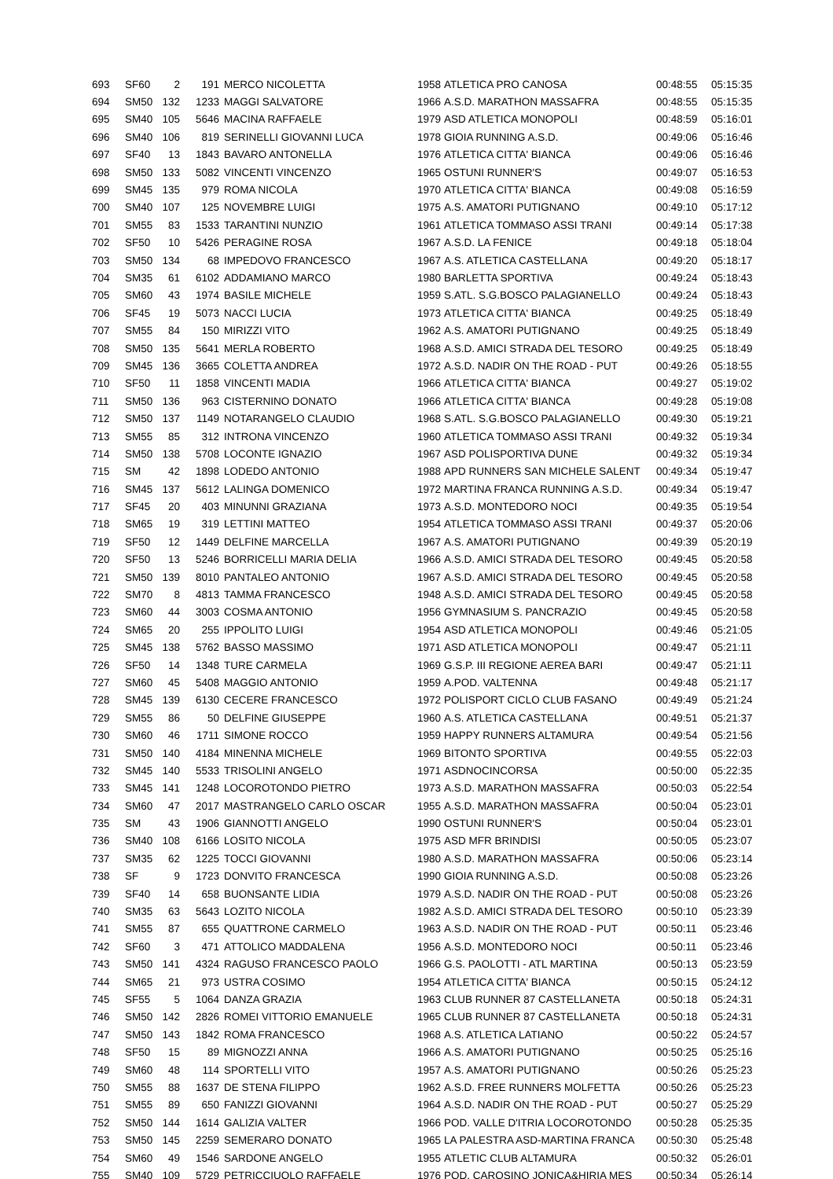| 693 | SF60 | 2 | 191 | MERCO NICOLETTA | 1958 | ATLETICA PRO CANOSA | 00:48:55 | 05:15:35 |
| 694 | SM50 | 132 | 1233 | MAGGI SALVATORE | 1966 | A.S.D. MARATHON MASSAFRA | 00:48:55 | 05:15:35 |
| 695 | SM40 | 105 | 5646 | MACINA RAFFAELE | 1979 | ASD ATLETICA MONOPOLI | 00:48:59 | 05:16:01 |
| 696 | SM40 | 106 | 819 | SERINELLI GIOVANNI LUCA | 1978 | GIOIA RUNNING A.S.D. | 00:49:06 | 05:16:46 |
| 697 | SF40 | 13 | 1843 | BAVARO ANTONELLA | 1976 | ATLETICA CITTA' BIANCA | 00:49:06 | 05:16:46 |
| 698 | SM50 | 133 | 5082 | VINCENTI VINCENZO | 1965 | OSTUNI RUNNER'S | 00:49:07 | 05:16:53 |
| 699 | SM45 | 135 | 979 | ROMA NICOLA | 1970 | ATLETICA CITTA' BIANCA | 00:49:08 | 05:16:59 |
| 700 | SM40 | 107 | 125 | NOVEMBRE LUIGI | 1975 | A.S. AMATORI PUTIGNANO | 00:49:10 | 05:17:12 |
| 701 | SM55 | 83 | 1533 | TARANTINI NUNZIO | 1961 | ATLETICA TOMMASO ASSI TRANI | 00:49:14 | 05:17:38 |
| 702 | SF50 | 10 | 5426 | PERAGINE ROSA | 1967 | A.S.D. LA FENICE | 00:49:18 | 05:18:04 |
| 703 | SM50 | 134 | 68 | IMPEDOVO FRANCESCO | 1967 | A.S. ATLETICA CASTELLANA | 00:49:20 | 05:18:17 |
| 704 | SM35 | 61 | 6102 | ADDAMIANO MARCO | 1980 | BARLETTA SPORTIVA | 00:49:24 | 05:18:43 |
| 705 | SM60 | 43 | 1974 | BASILE MICHELE | 1959 | S.ATL. S.G.BOSCO PALAGIANELLO | 00:49:24 | 05:18:43 |
| 706 | SF45 | 19 | 5073 | NACCI LUCIA | 1973 | ATLETICA CITTA' BIANCA | 00:49:25 | 05:18:49 |
| 707 | SM55 | 84 | 150 | MIRIZZI VITO | 1962 | A.S. AMATORI PUTIGNANO | 00:49:25 | 05:18:49 |
| 708 | SM50 | 135 | 5641 | MERLA ROBERTO | 1968 | A.S.D. AMICI STRADA DEL TESORO | 00:49:25 | 05:18:49 |
| 709 | SM45 | 136 | 3665 | COLETTA ANDREA | 1972 | A.S.D. NADIR ON THE ROAD - PUT | 00:49:26 | 05:18:55 |
| 710 | SF50 | 11 | 1858 | VINCENTI MADIA | 1966 | ATLETICA CITTA' BIANCA | 00:49:27 | 05:19:02 |
| 711 | SM50 | 136 | 963 | CISTERNINO DONATO | 1966 | ATLETICA CITTA' BIANCA | 00:49:28 | 05:19:08 |
| 712 | SM50 | 137 | 1149 | NOTARANGELO CLAUDIO | 1968 | S.ATL. S.G.BOSCO PALAGIANELLO | 00:49:30 | 05:19:21 |
| 713 | SM55 | 85 | 312 | INTRONA VINCENZO | 1960 | ATLETICA TOMMASO ASSI TRANI | 00:49:32 | 05:19:34 |
| 714 | SM50 | 138 | 5708 | LOCONTE IGNAZIO | 1967 | ASD POLISPORTIVA DUNE | 00:49:32 | 05:19:34 |
| 715 | SM | 42 | 1898 | LODEDO ANTONIO | 1988 | APD RUNNERS SAN MICHELE SALENT | 00:49:34 | 05:19:47 |
| 716 | SM45 | 137 | 5612 | LALINGA DOMENICO | 1972 | MARTINA FRANCA RUNNING A.S.D. | 00:49:34 | 05:19:47 |
| 717 | SF45 | 20 | 403 | MINUNNI GRAZIANA | 1973 | A.S.D. MONTEDORO NOCI | 00:49:35 | 05:19:54 |
| 718 | SM65 | 19 | 319 | LETTINI MATTEO | 1954 | ATLETICA TOMMASO ASSI TRANI | 00:49:37 | 05:20:06 |
| 719 | SF50 | 12 | 1449 | DELFINE MARCELLA | 1967 | A.S. AMATORI PUTIGNANO | 00:49:39 | 05:20:19 |
| 720 | SF50 | 13 | 5246 | BORRICELLI MARIA DELIA | 1966 | A.S.D. AMICI STRADA DEL TESORO | 00:49:45 | 05:20:58 |
| 721 | SM50 | 139 | 8010 | PANTALEO ANTONIO | 1967 | A.S.D. AMICI STRADA DEL TESORO | 00:49:45 | 05:20:58 |
| 722 | SM70 | 8 | 4813 | TAMMA FRANCESCO | 1948 | A.S.D. AMICI STRADA DEL TESORO | 00:49:45 | 05:20:58 |
| 723 | SM60 | 44 | 3003 | COSMA ANTONIO | 1956 | GYMNASIUM S. PANCRAZIO | 00:49:45 | 05:20:58 |
| 724 | SM65 | 20 | 255 | IPPOLITO LUIGI | 1954 | ASD ATLETICA MONOPOLI | 00:49:46 | 05:21:05 |
| 725 | SM45 | 138 | 5762 | BASSO MASSIMO | 1971 | ASD ATLETICA MONOPOLI | 00:49:47 | 05:21:11 |
| 726 | SF50 | 14 | 1348 | TURE CARMELA | 1969 | G.S.P. III REGIONE AEREA BARI | 00:49:47 | 05:21:11 |
| 727 | SM60 | 45 | 5408 | MAGGIO ANTONIO | 1959 | A.POD. VALTENNA | 00:49:48 | 05:21:17 |
| 728 | SM45 | 139 | 6130 | CECERE FRANCESCO | 1972 | POLISPORT CICLO CLUB FASANO | 00:49:49 | 05:21:24 |
| 729 | SM55 | 86 | 50 | DELFINE GIUSEPPE | 1960 | A.S. ATLETICA CASTELLANA | 00:49:51 | 05:21:37 |
| 730 | SM60 | 46 | 1711 | SIMONE ROCCO | 1959 | HAPPY RUNNERS ALTAMURA | 00:49:54 | 05:21:56 |
| 731 | SM50 | 140 | 4184 | MINENNA MICHELE | 1969 | BITONTO SPORTIVA | 00:49:55 | 05:22:03 |
| 732 | SM45 | 140 | 5533 | TRISOLINI ANGELO | 1971 | ASDNOCINCORSA | 00:50:00 | 05:22:35 |
| 733 | SM45 | 141 | 1248 | LOCOROTONDO PIETRO | 1973 | A.S.D. MARATHON MASSAFRA | 00:50:03 | 05:22:54 |
| 734 | SM60 | 47 | 2017 | MASTRANGELO CARLO OSCAR | 1955 | A.S.D. MARATHON MASSAFRA | 00:50:04 | 05:23:01 |
| 735 | SM | 43 | 1906 | GIANNOTTI ANGELO | 1990 | OSTUNI RUNNER'S | 00:50:04 | 05:23:01 |
| 736 | SM40 | 108 | 6166 | LOSITO NICOLA | 1975 | ASD MFR BRINDISI | 00:50:05 | 05:23:07 |
| 737 | SM35 | 62 | 1225 | TOCCI GIOVANNI | 1980 | A.S.D. MARATHON MASSAFRA | 00:50:06 | 05:23:14 |
| 738 | SF | 9 | 1723 | DONVITO FRANCESCA | 1990 | GIOIA RUNNING A.S.D. | 00:50:08 | 05:23:26 |
| 739 | SF40 | 14 | 658 | BUONSANTE LIDIA | 1979 | A.S.D. NADIR ON THE ROAD - PUT | 00:50:08 | 05:23:26 |
| 740 | SM35 | 63 | 5643 | LOZITO NICOLA | 1982 | A.S.D. AMICI STRADA DEL TESORO | 00:50:10 | 05:23:39 |
| 741 | SM55 | 87 | 655 | QUATTRONE CARMELO | 1963 | A.S.D. NADIR ON THE ROAD - PUT | 00:50:11 | 05:23:46 |
| 742 | SF60 | 3 | 471 | ATTOLICO MADDALENA | 1956 | A.S.D. MONTEDORO NOCI | 00:50:11 | 05:23:46 |
| 743 | SM50 | 141 | 4324 | RAGUSO FRANCESCO PAOLO | 1966 | G.S. PAOLOTTI - ATL MARTINA | 00:50:13 | 05:23:59 |
| 744 | SM65 | 21 | 973 | USTRA COSIMO | 1954 | ATLETICA CITTA' BIANCA | 00:50:15 | 05:24:12 |
| 745 | SF55 | 5 | 1064 | DANZA GRAZIA | 1963 | CLUB RUNNER 87 CASTELLANETA | 00:50:18 | 05:24:31 |
| 746 | SM50 | 142 | 2826 | ROMEI VITTORIO EMANUELE | 1965 | CLUB RUNNER 87 CASTELLANETA | 00:50:18 | 05:24:31 |
| 747 | SM50 | 143 | 1842 | ROMA FRANCESCO | 1968 | A.S. ATLETICA LATIANO | 00:50:22 | 05:24:57 |
| 748 | SF50 | 15 | 89 | MIGNOZZI ANNA | 1966 | A.S. AMATORI PUTIGNANO | 00:50:25 | 05:25:16 |
| 749 | SM60 | 48 | 114 | SPORTELLI VITO | 1957 | A.S. AMATORI PUTIGNANO | 00:50:26 | 05:25:23 |
| 750 | SM55 | 88 | 1637 | DE STENA FILIPPO | 1962 | A.S.D. FREE RUNNERS MOLFETTA | 00:50:26 | 05:25:23 |
| 751 | SM55 | 89 | 650 | FANIZZI GIOVANNI | 1964 | A.S.D. NADIR ON THE ROAD - PUT | 00:50:27 | 05:25:29 |
| 752 | SM50 | 144 | 1614 | GALIZIA VALTER | 1966 | POD. VALLE D'ITRIA LOCOROTONDO | 00:50:28 | 05:25:35 |
| 753 | SM50 | 145 | 2259 | SEMERARO DONATO | 1965 | LA PALESTRA ASD-MARTINA FRANCA | 00:50:30 | 05:25:48 |
| 754 | SM60 | 49 | 1546 | SARDONE ANGELO | 1955 | ATLETIC CLUB ALTAMURA | 00:50:32 | 05:26:01 |
| 755 | SM40 | 109 | 5729 | PETRICCIUOLO RAFFAELE | 1976 | POD. CAROSINO JONICA&HIRIA MES | 00:50:34 | 05:26:14 |